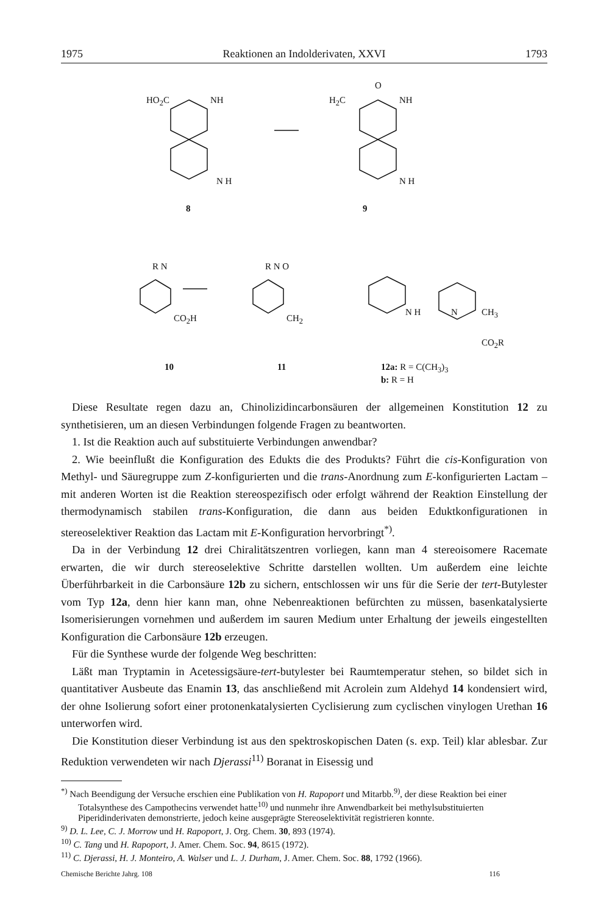1975 Reaktionen an Indolderivaten, XXVI 1793
HO<sub>2</sub>C NH H<sub>2</sub>C
O
NH
N H N H
8 9
R N
CO<sub>2</sub>H
R N O
CH<sub>2</sub>
N H N CH<sub>3</sub>
CO<sub>2</sub>R
10 11 12a: R = C(CH<sub>3</sub>)<sub>3</sub>
b: R = H
Diese Resultate regen dazu an, Chinolizidincarbonsäuren der allgemeinen Konstitution 12 zu synthetisieren, um an diesen Verbindungen folgende Fragen zu beantworten.
1. Ist die Reaktion auch auf substituierte Verbindungen anwendbar?
2. Wie beeinflußt die Konfiguration des Edukts die des Produkts? Führt die cis-Konfiguration von Methyl- und Säuregruppe zum Z-konfigurierten und die trans-Anordnung zum E-konfigurierten Lactam – mit anderen Worten ist die Reaktion stereospezifisch oder erfolgt während der Reaktion Einstellung der thermodynamisch stabilen trans-Konfiguration, die dann aus beiden Eduktkonfigurationen in stereoselektiver Reaktion das Lactam mit E-Konfiguration hervorbringt<sup>*)</sup>.
Da in der Verbindung 12 drei Chiralitätszentren vorliegen, kann man 4 stereoisomere Racemate erwarten, die wir durch stereoselektive Schritte darstellen wollten. Um außerdem eine leichte Überführbarkeit in die Carbonsäure 12b zu sichern, entschlossen wir uns für die Serie der tert-Butylester vom Typ 12a, denn hier kann man, ohne Nebenreaktionen befürchten zu müssen, basenkatalysierte Isomerisierungen vornehmen und außerdem im sauren Medium unter Erhaltung der jeweils eingestellten Konfiguration die Carbonsäure 12b erzeugen.
Für die Synthese wurde der folgende Weg beschritten:
Läßt man Tryptamin in Acetessigsäure-tert-butylester bei Raumtemperatur stehen, so bildet sich in quantitativer Ausbeute das Enamin 13, das anschließend mit Acrolein zum Aldehyd 14 kondensiert wird, der ohne Isolierung sofort einer protonenkatalysierten Cyclisierung zum cyclischen vinylogen Urethan 16 unterworfen wird.
Die Konstitution dieser Verbindung ist aus den spektroskopischen Daten (s. exp. Teil) klar ablesbar. Zur Reduktion verwendeten wir nach Djerassi<sup>11)</sup> Boranat in Eisessig und
<sup>*)</sup> Nach Beendigung der Versuche erschien eine Publikation von H. Rapoport und Mitarbb.<sup>9)</sup>, der diese Reaktion bei einer Totalsynthese des Campothecins verwendet hatte<sup>10)</sup> und nunmehr ihre Anwendbarkeit bei methylsubstituierten Piperidinderivaten demonstrierte, jedoch keine ausgeprägte Stereoselektivität registrieren konnte.
<sup>9)</sup> D. L. Lee, C. J. Morrow und H. Rapoport, J. Org. Chem. 30, 893 (1974).
<sup>10)</sup> C. Tang und H. Rapoport, J. Amer. Chem. Soc. 94, 8615 (1972).
<sup>11)</sup> C. Djerassi, H. J. Monteiro, A. Walser und L. J. Durham, J. Amer. Chem. Soc. 88, 1792 (1966).
Chemische Berichte Jahrg. 108 116